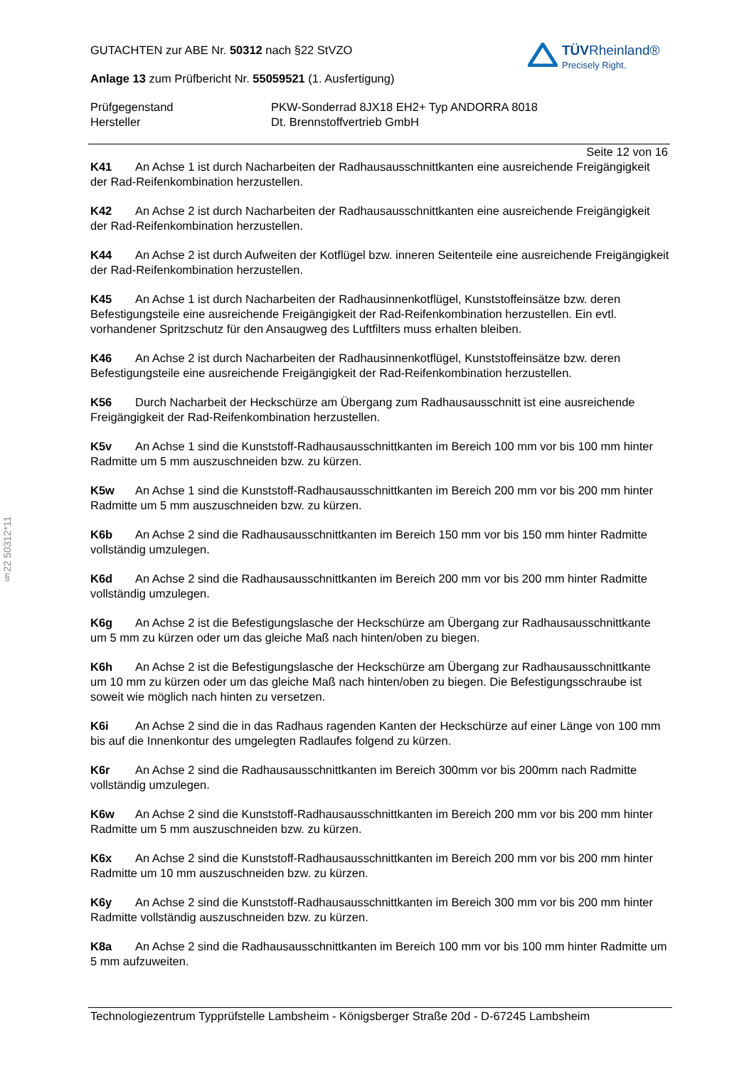§22 50312*11
TÜVRheinland®
Precisely Right.
GUTACHTEN zur ABE Nr. 50312 nach §22 StVZO
Anlage 13 zum Prüfbericht Nr. 55059521 (1. Ausfertigung)
Prüfgegenstand PKW-Sonderrad 8JX18 EH2+ Typ ANDORRA 8018
Hersteller Dt. Brennstoffvertrieb GmbH
Seite 12 von 16
K41 An Achse 1 ist durch Nacharbeiten der Radhausausschnittkanten eine ausreichende Freigängigkeit der Rad-Reifenkombination herzustellen.
K42 An Achse 2 ist durch Nacharbeiten der Radhausausschnittkanten eine ausreichende Freigängigkeit der Rad-Reifenkombination herzustellen.
K44 An Achse 2 ist durch Aufweiten der Kotflügel bzw. inneren Seitenteile eine ausreichende Freigängigkeit der Rad-Reifenkombination herzustellen.
K45 An Achse 1 ist durch Nacharbeiten der Radhausinnenkotflügel, Kunststoffeinsätze bzw. deren Befestigungsteile eine ausreichende Freigängigkeit der Rad-Reifenkombination herzustellen. Ein evtl. vorhandener Spritzschutz für den Ansaugweg des Luftfilters muss erhalten bleiben.
K46 An Achse 2 ist durch Nacharbeiten der Radhausinnenkotflügel, Kunststoffeinsätze bzw. deren Befestigungsteile eine ausreichende Freigängigkeit der Rad-Reifenkombination herzustellen.
K56 Durch Nacharbeit der Heckschürze am Übergang zum Radhausausschnitt ist eine ausreichende Freigängigkeit der Rad-Reifenkombination herzustellen.
K5v An Achse 1 sind die Kunststoff-Radhausausschnittkanten im Bereich 100 mm vor bis 100 mm hinter Radmitte um 5 mm auszuschneiden bzw. zu kürzen.
K5w An Achse 1 sind die Kunststoff-Radhausausschnittkanten im Bereich 200 mm vor bis 200 mm hinter Radmitte um 5 mm auszuschneiden bzw. zu kürzen.
K6b An Achse 2 sind die Radhausausschnittkanten im Bereich 150 mm vor bis 150 mm hinter Radmitte vollständig umzulegen.
K6d An Achse 2 sind die Radhausausschnittkanten im Bereich 200 mm vor bis 200 mm hinter Radmitte vollständig umzulegen.
K6g An Achse 2 ist die Befestigungslasche der Heckschürze am Übergang zur Radhausausschnittkante um 5 mm zu kürzen oder um das gleiche Maß nach hinten/oben zu biegen.
K6h An Achse 2 ist die Befestigungslasche der Heckschürze am Übergang zur Radhausausschnittkante um 10 mm zu kürzen oder um das gleiche Maß nach hinten/oben zu biegen. Die Befestigungsschraube ist soweit wie möglich nach hinten zu versetzen.
K6i An Achse 2 sind die in das Radhaus ragenden Kanten der Heckschürze auf einer Länge von 100 mm bis auf die Innenkontur des umgelegten Radlaufes folgend zu kürzen.
K6r An Achse 2 sind die Radhausausschnittkanten im Bereich 300mm vor bis 200mm nach Radmitte vollständig umzulegen.
K6w An Achse 2 sind die Kunststoff-Radhausausschnittkanten im Bereich 200 mm vor bis 200 mm hinter Radmitte um 5 mm auszuschneiden bzw. zu kürzen.
K6x An Achse 2 sind die Kunststoff-Radhausausschnittkanten im Bereich 200 mm vor bis 200 mm hinter Radmitte um 10 mm auszuschneiden bzw. zu kürzen.
K6y An Achse 2 sind die Kunststoff-Radhausausschnittkanten im Bereich 300 mm vor bis 200 mm hinter Radmitte vollständig auszuschneiden bzw. zu kürzen.
K8a An Achse 2 sind die Radhausausschnittkanten im Bereich 100 mm vor bis 100 mm hinter Radmitte um 5 mm aufzuweiten.
Technologiezentrum Typprüfstelle Lambsheim - Königsberger Straße 20d - D-67245 Lambsheim